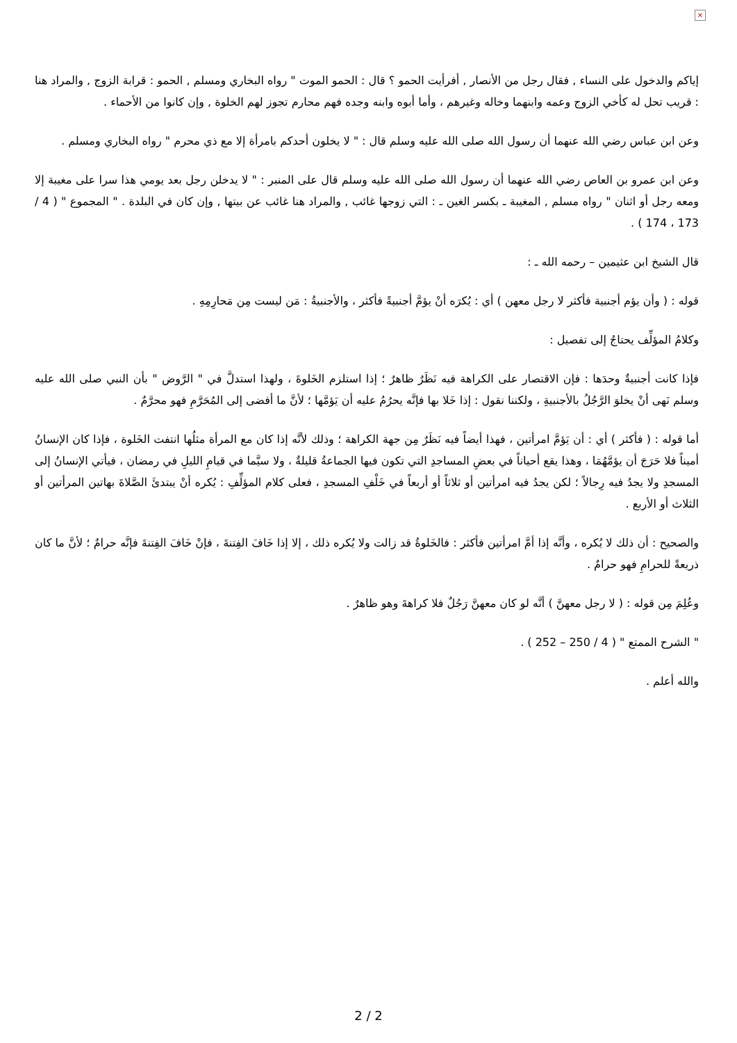×
إياكم والدخول على النساء , فقال رجل من الأنصار , أفرأيت الحمو ؟ قال : الحمو الموت " رواه البخاري ومسلم , الحمو : قرابة الزوج , والمراد هنا : قريب تحل له كأخي الزوج وعمه وابنهما وخاله وغيرهم ، وأما أبوه وابنه وجده فهم محارم تجوز لهم الخلوة , وإن كانوا من الأحماء .
وعن ابن عباس رضي الله عنهما أن رسول الله صلى الله عليه وسلم قال : " لا يخلون أحدكم بامرأة إلا مع ذي محرم " رواه البخاري ومسلم .
وعن ابن عمرو بن العاص رضي الله عنهما أن رسول الله صلى الله عليه وسلم قال على المنبر : " لا يدخلن رجل بعد يومي هذا سرا على مغيبة إلا ومعه رجل أو اثنان " رواه مسلم , المغيبة ـ بكسر الغين ـ : التي زوجها غائب , والمراد هنا غائب عن بيتها , وإن كان في البلدة . " المجموع " ( 4 / 173 ، 174 ) .
قال الشيخ ابن عثيمين – رحمه الله ـ :
قوله : ( وأن يؤم أجنبية فأكثر لا رجل معهن ) أي : يُكرَه أنْ يؤمَّ أجنبيةً فأكثر ، والأجنبيةُ : مَن ليست مِن مَحارِمِهِ .
وكلامُ المؤلِّف يحتاجُ إلى تفصيل :
فإذا كانت أجنبيةٌ وحدَها : فإن الاقتصار على الكراهة فيه نَظَرٌ ظاهرٌ ؛ إذا استلزم الخَلوةَ ، ولهذا استدلَّ في " الرَّوض " بأن النبي صلى الله عليه وسلم نَهى أنْ يخلوَ الرَّجُلُ بالأجنبيةِ ، ولكننا نقول : إذا خَلا بها فإنَّه يحرُمُ عليه أن يَؤمَّها ؛ لأنَّ ما أفضى إلى المُحَرَّمِ فهو محرَّمٌ .
أما قوله : ( فأكثر ) أي : أن يَؤمَّ امرأتين ، فهذا أيضاً فيه نَظَرٌ مِن جهة الكراهة ؛ وذلك لأنَّه إذا كان مع المرأة مثلُها انتفت الخَلوة ، فإذا كان الإنسانُ أميناً فلا حَرَجَ أن يؤمَّهُمَا ، وهذا يقع أحياناً في بعضِ المساجدِ التي تكون فيها الجماعةُ قليلةٌ ، ولا سيَّما في قيامِ الليلِ في رمضان ، فيأتي الإنسانُ إلى المسجدِ ولا يجدُ فيه رِجالاً ؛ لكن يجدُ فيه امرأتين أو ثلاثاً أو أربعاً في خَلْفِ المسجدِ ، فعلى كلام المؤلِّفِ : يُكره أنْ يبتدئَ الصَّلاةَ بهاتين المرأتين أو الثلاث أو الأربع .
والصحيح : أن ذلك لا يُكره ، وأنَّه إذا أمَّ امرأتين فأكثر : فالخَلوةُ قد زالت ولا يُكره ذلك ، إلا إذا خَافَ الفِتنةَ ، فإنْ خَافَ الفِتنةَ فإنَّه حرامٌ ؛ لأنَّ ما كان ذريعةً للحرامِ فهو حرامٌ .
وعُلِمَ مِن قوله : ( لا رجل معهنَّ ) أنَّه لو كان معهنَّ رَجُلٌ فلا كراهةَ وهو ظاهرٌ .
" الشرح الممتع " ( 4 / 250 – 252 ) .
والله أعلم .
2 / 2